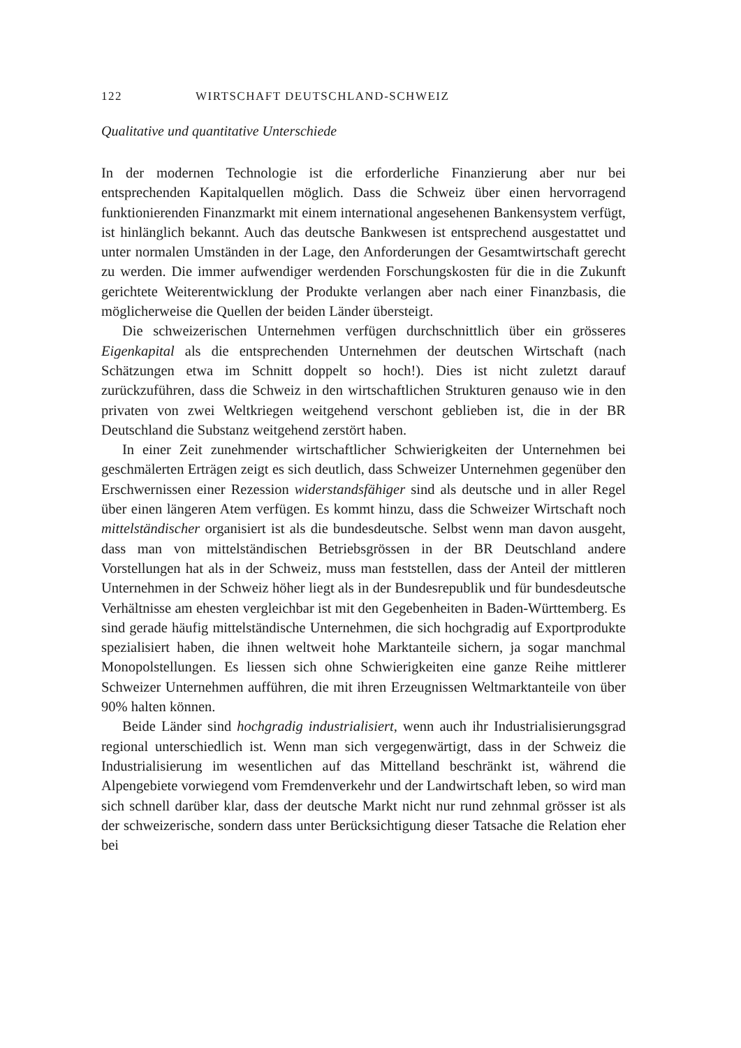122 WIRTSCHAFT DEUTSCHLAND-SCHWEIZ
Qualitative und quantitative Unterschiede
In der modernen Technologie ist die erforderliche Finanzierung aber nur bei entsprechenden Kapitalquellen möglich. Dass die Schweiz über einen hervorragend funktionierenden Finanzmarkt mit einem international angesehenen Bankensystem verfügt, ist hinlänglich bekannt. Auch das deutsche Bankwesen ist entsprechend ausgestattet und unter normalen Umständen in der Lage, den Anforderungen der Gesamtwirtschaft gerecht zu werden. Die immer aufwendiger werdenden Forschungskosten für die in die Zukunft gerichtete Weiterentwicklung der Produkte verlangen aber nach einer Finanzbasis, die möglicherweise die Quellen der beiden Länder übersteigt.
Die schweizerischen Unternehmen verfügen durchschnittlich über ein grösseres Eigenkapital als die entsprechenden Unternehmen der deutschen Wirtschaft (nach Schätzungen etwa im Schnitt doppelt so hoch!). Dies ist nicht zuletzt darauf zurückzuführen, dass die Schweiz in den wirtschaftlichen Strukturen genauso wie in den privaten von zwei Weltkriegen weitgehend verschont geblieben ist, die in der BR Deutschland die Substanz weitgehend zerstört haben.
In einer Zeit zunehmender wirtschaftlicher Schwierigkeiten der Unternehmen bei geschmälerten Erträgen zeigt es sich deutlich, dass Schweizer Unternehmen gegenüber den Erschwernissen einer Rezession widerstandsfähiger sind als deutsche und in aller Regel über einen längeren Atem verfügen. Es kommt hinzu, dass die Schweizer Wirtschaft noch mittelständischer organisiert ist als die bundesdeutsche. Selbst wenn man davon ausgeht, dass man von mittelständischen Betriebsgrössen in der BR Deutschland andere Vorstellungen hat als in der Schweiz, muss man feststellen, dass der Anteil der mittleren Unternehmen in der Schweiz höher liegt als in der Bundesrepublik und für bundesdeutsche Verhältnisse am ehesten vergleichbar ist mit den Gegebenheiten in Baden-Württemberg. Es sind gerade häufig mittelständische Unternehmen, die sich hochgradig auf Exportprodukte spezialisiert haben, die ihnen weltweit hohe Marktanteile sichern, ja sogar manchmal Monopolstellungen. Es liessen sich ohne Schwierigkeiten eine ganze Reihe mittlerer Schweizer Unternehmen aufführen, die mit ihren Erzeugnissen Weltmarktanteile von über 90% halten können.
Beide Länder sind hochgradig industrialisiert, wenn auch ihr Industrialisierungsgrad regional unterschiedlich ist. Wenn man sich vergegenwärtigt, dass in der Schweiz die Industrialisierung im wesentlichen auf das Mittelland beschränkt ist, während die Alpengebiete vorwiegend vom Fremdenverkehr und der Landwirtschaft leben, so wird man sich schnell darüber klar, dass der deutsche Markt nicht nur rund zehnmal grösser ist als der schweizerische, sondern dass unter Berücksichtigung dieser Tatsache die Relation eher bei